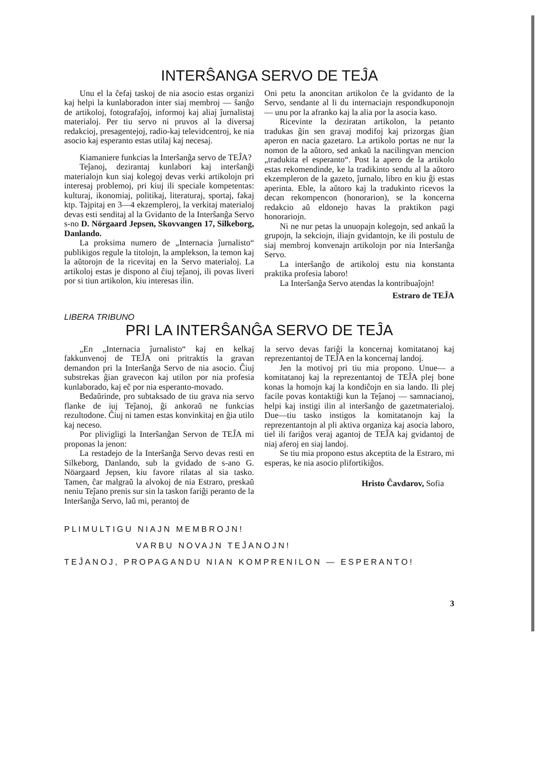INTERŜANGA SERVO DE TEĴA
Unu el la ĉefaj taskoj de nia asocio estas organizi kaj helpi la kunlaboradon inter siaj membroj — ŝanĝo de artikoloj, fotografaĵoj, informoj kaj aliaj ĵurnalistaj materialoj. Per tiu servo ni pruvos al la diversaj redakcioj, presagentejoj, radio-kaj televidcentroj, ke nia asocio kaj esperanto estas utilaj kaj necesaj.
Kiamaniere funkcias la Interŝanĝa servo de TEĴA?
Teĵanoj, dezirantaj kunlabori kaj interŝanĝi materialojn kun siaj kolegoj devas verki artikolojn pri interesaj problemoj, pri kiuj ili speciale kompetentas: kulturaj, ikonomiaj, politikaj, literaturaj, sportaj, fakaj ktp. Tajpitaj en 3—4 ekzempleroj, la verkitaj materialoj devas esti senditaj al la Gvidanto de la Interŝanĝa Servo s-no D. Nörgaard Jepsen, Skovvangen 17, Silkeborg, Danlando.
La proksima numero de „Internacia ĵurnalisto“ publikigos regule la titolojn, la amplekson, la temon kaj la aŭtorojn de la ricevitaj en la Servo materialoj. La artikoloj estas je dispono al ĉiuj teĵanoj, ili povas liveri por si tiun artikolon, kiu interesas ilin.
Oni petu la anoncitan artikolon ĉe la gvidanto de la Servo, sendante al li du internaciajn respondkuponojn — unu por la afranko kaj la alia por la asocia kaso.
Ricevinte la deziratan artikolon, la petanto tradukas ĝin sen gravaj modifoj kaj prizorgas ĝian aperon en nacia gazetaro. La artikolo portas ne nur la nomon de la aŭtoro, sed ankaŭ la nacilingvan mencion „tradukita el esperanto“. Post la apero de la artikolo estas rekomendinde, ke la tradikinto sendu al la aŭtoro ekzempleron de la gazeto, ĵurnalo, libro en kiu ĝi estas aperinta. Eble, la aŭtoro kaj la tradukinto ricevos la decan rekompencon (honorarion), se la koncerna redakcio aŭ eldonejo havas la praktikon pagi honorariojn.
Ni ne nur petas la unuopajn kolegojn, sed ankaŭ la grupojn, la sekciojn, iliajn gvidantojn, ke ili postulu de siaj membroj konvenajn artikolojn por nia Interŝanĝa Servo.
La interŝanĝo de artikoloj estu nia konstanta praktika profesia laboro!
La Interŝanĝa Servo atendas la kontribuaĵojn!
Estraro de TEĴA
LIBERA TRIBUNO
PRI LA INTERŜANĜA SERVO DE TEĴA
„En „Internacia ĵurnalisto“ kaj en kelkaj fakkunvenoj de TEĴA oni pritraktis la gravan demandon pri la Interŝanĝa Servo de nia asocio. Ĉiuj substrekas ĝian gravecon kaj utilon por nia profesia kunlaborado, kaj eĉ por nia esperanto-movado.
Bedaŭrinde, pro subtaksado de tiu grava nia servo flanke de iuj Teĵanoj, ĝi ankoraŭ ne funkcias rezultodone. Ĉiuj ni tamen estas konvinkitaj en ĝia utilo kaj neceso.
Por plivigligi la Interŝanĝan Servon de TEĴA mi proponas la jenon:
La restadejo de la Interŝanĝa Servo devas resti en Silkeborg, Danlando, sub la gvidado de s-ano G. Nöargaard Jepsen, kiu favore rilatas al sia tasko. Tamen, ĉar malgraŭ la alvokoj de nia Estraro, preskaŭ neniu Teĵano prenis sur sin la taskon fariĝi peranto de la Interŝanĝa Servo, laŭ mi, perantoj de
la servo devas fariĝi la koncernaj komitatanoj kaj reprezentantoj de TEĴA en la koncernaj landoj.
Jen la motivoj pri tiu mia propono. Unue— a komitatanoj kaj la reprezentantoj de TEĴA plej bone konas la homojn kaj la kondiĉojn en sia lando. Ili plej facile povas kontaktiĝi kun la Teĵanoj — samnacianoj, helpi kaj instigi ilin al interŝanĝo de gazetmaterialoj. Due—tiu tasko instigos la komitatanojn kaj la reprezentantojn al pli aktiva organiza kaj asocia laboro, tiel ili fariĝos veraj agantoj de TEĴA kaj gvidantoj de niaj aferoj en siaj landoj.
Se tiu mia propono estus akceptita de la Estraro, mi esperas, ke nia asocio plifortikiĝos.
Hristo Ĉavdarov, Sofia
PLIMULTIGU NIAJN MEMBROJN!
VARBU NOVAJN TEĴANOJN!
TEĴANOJ, PROPAGANDU NIAN KOMPRENILON — ESPERANTO!
3